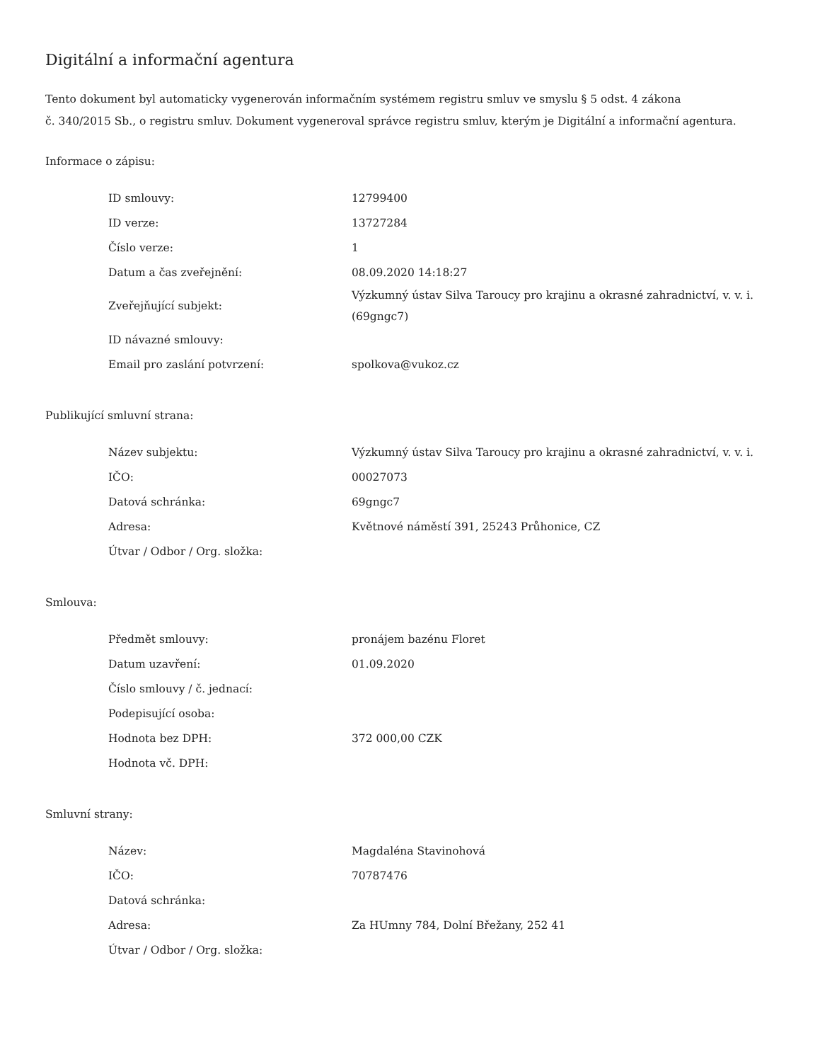Digitální a informační agentura
Tento dokument byl automaticky vygenerován informačním systémem registru smluv ve smyslu § 5 odst. 4 zákona
č. 340/2015 Sb., o registru smluv. Dokument vygeneroval správce registru smluv, kterým je Digitální a informační agentura.
Informace o zápisu:
| ID smlouvy: | 12799400 |
| ID verze: | 13727284 |
| Číslo verze: | 1 |
| Datum a čas zveřejnění: | 08.09.2020 14:18:27 |
| Zveřejňující subjekt: | Výzkumný ústav Silva Taroucy pro krajinu a okrasné zahradnictví, v. v. i. (69gngc7) |
| ID návazné smlouvy: | |
| Email pro zaslání potvrzení: | spolkova@vukoz.cz |
Publikující smluvní strana:
| Název subjektu: | Výzkumný ústav Silva Taroucy pro krajinu a okrasné zahradnictví, v. v. i. |
| IČO: | 00027073 |
| Datová schránka: | 69gngc7 |
| Adresa: | Květnové náměstí 391, 25243 Průhonice, CZ |
| Útvar / Odbor / Org. složka: | |
Smlouva:
| Předmět smlouvy: | pronájem bazénu Floret |
| Datum uzavření: | 01.09.2020 |
| Číslo smlouvy / č. jednací: | |
| Podepisující osoba: | |
| Hodnota bez DPH: | 372 000,00 CZK |
| Hodnota vč. DPH: | |
Smluvní strany:
| Název: | Magdaléna Stavinohová |
| IČO: | 70787476 |
| Datová schránka: | |
| Adresa: | Za HUmny 784, Dolní Břežany, 252 41 |
| Útvar / Odbor / Org. složka: | |